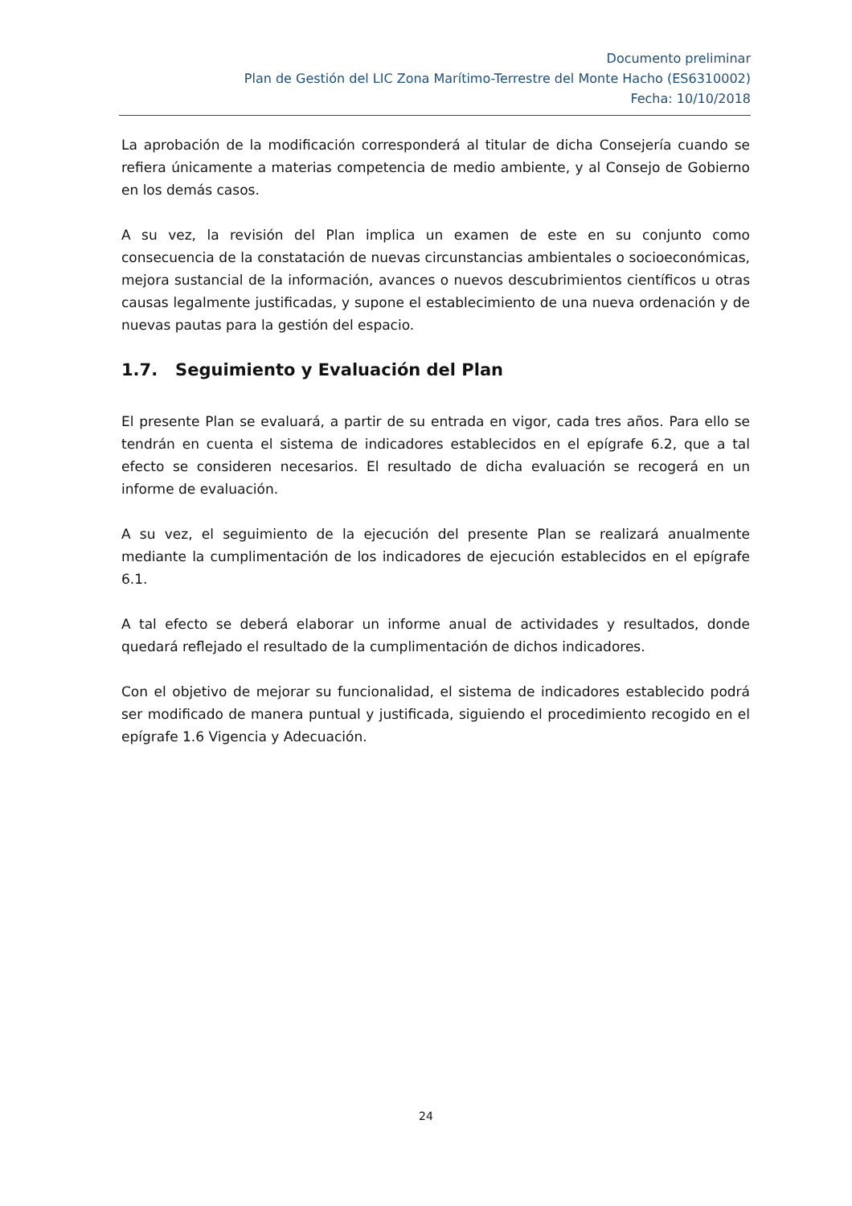Documento preliminar
Plan de Gestión del LIC Zona Marítimo-Terrestre del Monte Hacho (ES6310002)
Fecha: 10/10/2018
La aprobación de la modificación corresponderá al titular de dicha Consejería cuando se refiera únicamente a materias competencia de medio ambiente, y al Consejo de Gobierno en los demás casos.
A su vez, la revisión del Plan implica un examen de este en su conjunto como consecuencia de la constatación de nuevas circunstancias ambientales o socioeconómicas, mejora sustancial de la información, avances o nuevos descubrimientos científicos u otras causas legalmente justificadas, y supone el establecimiento de una nueva ordenación y de nuevas pautas para la gestión del espacio.
1.7. Seguimiento y Evaluación del Plan
El presente Plan se evaluará, a partir de su entrada en vigor, cada tres años. Para ello se tendrán en cuenta el sistema de indicadores establecidos en el epígrafe 6.2, que a tal efecto se consideren necesarios. El resultado de dicha evaluación se recogerá en un informe de evaluación.
A su vez, el seguimiento de la ejecución del presente Plan se realizará anualmente mediante la cumplimentación de los indicadores de ejecución establecidos en el epígrafe 6.1.
A tal efecto se deberá elaborar un informe anual de actividades y resultados, donde quedará reflejado el resultado de la cumplimentación de dichos indicadores.
Con el objetivo de mejorar su funcionalidad, el sistema de indicadores establecido podrá ser modificado de manera puntual y justificada, siguiendo el procedimiento recogido en el epígrafe 1.6 Vigencia y Adecuación.
24